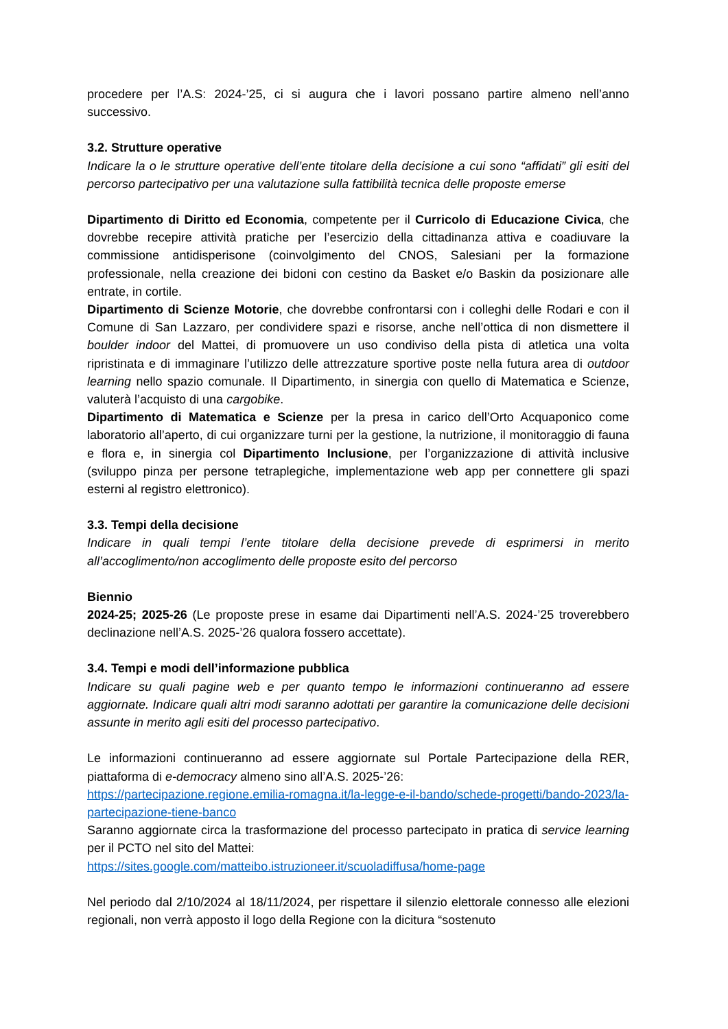procedere per l’A.S: 2024-’25, ci si augura che i lavori possano partire almeno nell’anno successivo.
3.2. Strutture operative
Indicare la o le strutture operative dell’ente titolare della decisione a cui sono “affidati” gli esiti del percorso partecipativo per una valutazione sulla fattibilità tecnica delle proposte emerse
Dipartimento di Diritto ed Economia, competente per il Curricolo di Educazione Civica, che dovrebbe recepire attività pratiche per l’esercizio della cittadinanza attiva e coadiuvare la commissione antidisperisone (coinvolgimento del CNOS, Salesiani per la formazione professionale, nella creazione dei bidoni con cestino da Basket e/o Baskin da posizionare alle entrate, in cortile.
Dipartimento di Scienze Motorie, che dovrebbe confrontarsi con i colleghi delle Rodari e con il Comune di San Lazzaro, per condividere spazi e risorse, anche nell’ottica di non dismettere il boulder indoor del Mattei, di promuovere un uso condiviso della pista di atletica una volta ripristinata e di immaginare l’utilizzo delle attrezzature sportive poste nella futura area di outdoor learning nello spazio comunale. Il Dipartimento, in sinergia con quello di Matematica e Scienze, valuterà l’acquisto di una cargobike.
Dipartimento di Matematica e Scienze per la presa in carico dell’Orto Acquaponico come laboratorio all’aperto, di cui organizzare turni per la gestione, la nutrizione, il monitoraggio di fauna e flora e, in sinergia col Dipartimento Inclusione, per l’organizzazione di attività inclusive (sviluppo pinza per persone tetraplegiche, implementazione web app per connettere gli spazi esterni al registro elettronico).
3.3. Tempi della decisione
Indicare in quali tempi l’ente titolare della decisione prevede di esprimersi in merito all’accoglimento/non accoglimento delle proposte esito del percorso
Biennio
2024-25; 2025-26 (Le proposte prese in esame dai Dipartimenti nell’A.S. 2024-’25 troverebbero declinazione nell’A.S. 2025-’26 qualora fossero accettate).
3.4. Tempi e modi dell’informazione pubblica
Indicare su quali pagine web e per quanto tempo le informazioni continueranno ad essere aggiornate. Indicare quali altri modi saranno adottati per garantire la comunicazione delle decisioni assunte in merito agli esiti del processo partecipativo.
Le informazioni continueranno ad essere aggiornate sul Portale Partecipazione della RER, piattaforma di e-democracy almeno sino all’A.S. 2025-’26:
https://partecipazione.regione.emilia-romagna.it/la-legge-e-il-bando/schede-progetti/bando-2023/la-partecipazione-tiene-banco
Saranno aggiornate circa la trasformazione del processo partecipato in pratica di service learning per il PCTO nel sito del Mattei:
https://sites.google.com/matteibo.istruzioneer.it/scuoladiffusa/home-page
Nel periodo dal 2/10/2024 al 18/11/2024, per rispettare il silenzio elettorale connesso alle elezioni regionali, non verrà apposto il logo della Regione con la dicitura “sostenuto